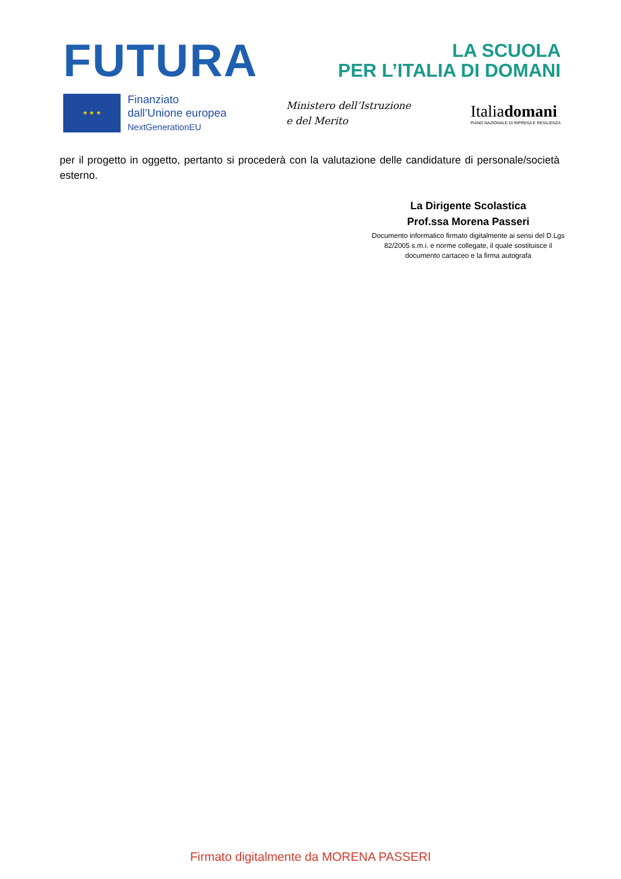FUTURA
LA SCUOLA
PER L’ITALIA DI DOMANI
★ ★ ★
Finanziato
dall’Unione europea
NextGenerationEU
Ministero dell’Istruzione
e del Merito
Italiadomani
PIANO NAZIONALE DI RIPRESA E RESILIENZA
per il progetto in oggetto, pertanto si procederà con la valutazione delle candidature di personale/società esterno.
La Dirigente Scolastica
Prof.ssa Morena Passeri
Documento informatico firmato digitalmente ai sensi del D.Lgs 82/2005 s.m.i. e norme collegate, il quale sostituisce il documento cartaceo e la firma autografa
Firmato digitalmente da MORENA PASSERI